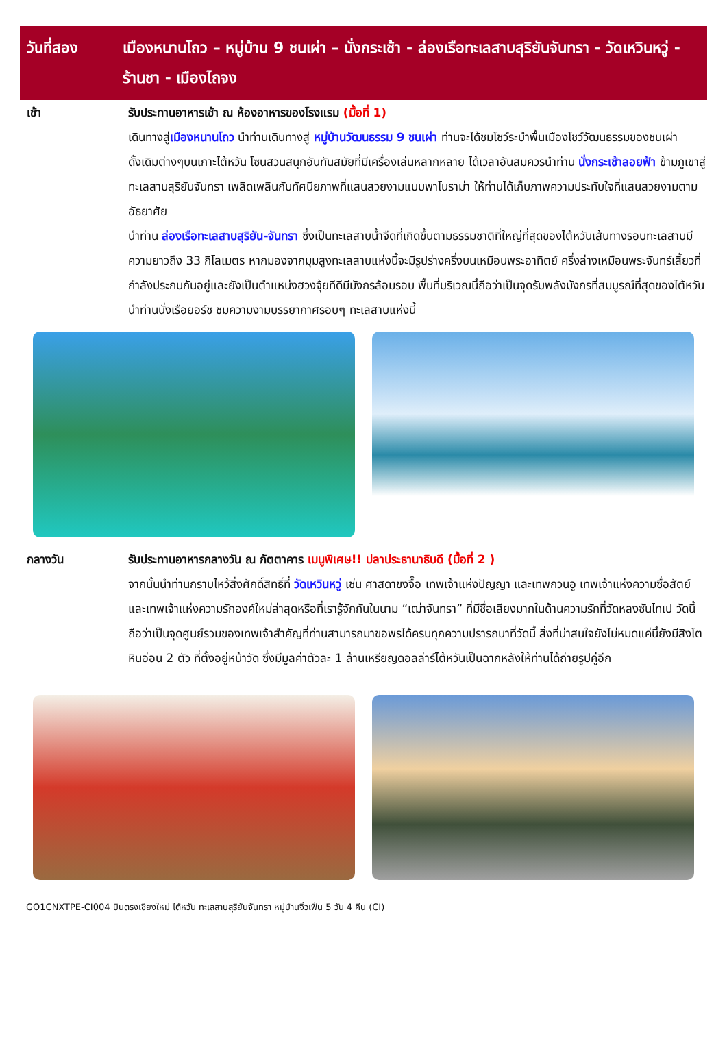วันที่สอง เมืองหนานโถว – หมู่บ้าน 9 ชนเผ่า – นั่งกระเช้า - ล่องเรือทะเลสาบสุริยันจันทรา - วัดเหวินหวู่ - ร้านชา - เมืองไถจง
เช้า รับประทานอาหารเช้า ณ ห้องอาหารของโรงแรม (มื้อที่ 1)
เดินทางสู่เมืองหนานโถว นำท่านเดินทางสู่ หมู่บ้านวัฒนธรรม 9 ชนเผ่า ท่านจะได้ชมโชว์ระบำพื้นเมืองโชว์วัฒนธรรมของชนเผ่าดั้งเดิมต่างๆบนเกาะไต้หวัน โซนสวนสนุกอันทันสมัยที่มีเครื่องเล่นหลากหลาย ได้เวลาอันสมควรนำท่าน นั่งกระเช้าลอยฟ้า ข้ามภูเขาสู่ทะเลสาบสุริยันจันทรา เพลิดเพลินกับทัศนียภาพที่แสนสวยงามแบบพาโนราม่า ให้ท่านได้เก็บภาพความประทับใจที่แสนสวยงามตามอัธยาศัย
นำท่าน ล่องเรือทะเลสาบสุริยัน-จันทรา ซึ่งเป็นทะเลสาบน้ำจืดที่เกิดขึ้นตามธรรมชาติที่ใหญ่ที่สุดของไต้หวันเส้นทางรอบทะเลสาบมีความยาวถึง 33 กิโลเมตร หากมองจากมุมสูงทะเลสาบแห่งนี้จะมีรูปร่างครึ่งบนเหมือนพระอาทิตย์ ครึ่งล่างเหมือนพระจันทร์เสี้ยวที่กำลังประกบกันอยู่และยังเป็นตำแหน่งฮวงจุ้ยทีดีมีมังกรล้อมรอบ พื้นที่บริเวณนี้ถือว่าเป็นจุดรับพลังมังกรที่สมบูรณ์ที่สุดของไต้หวัน นำท่านนั่งเรือยอร์ช ชมความงามบรรยากาศรอบๆ ทะเลสาบแห่งนี้
กลางวัน รับประทานอาหารกลางวัน ณ ภัตตาคาร เมนูพิเศษ!! ปลาประธานาธิบดี (มื้อที่ 2 )
จากนั้นนำท่านกราบไหว้สิ่งศักดิ์สิทธิ์ที่ วัดเหวินหวู่ เช่น ศาสดาขงจื๊อ เทพเจ้าแห่งปัญญา และเทพกวนอู เทพเจ้าแห่งความซื่อสัตย์ และเทพเจ้าแห่งความรักองค์ใหม่ล่าสุดหรือที่เรารู้จักกันในนาม “เฒ่าจันทรา” ที่มีชื่อเสียงมากในด้านความรักที่วัดหลงซันไทเป วัดนี้ถือว่าเป็นจุดศูนย์รวมของเทพเจ้าสำคัญที่ท่านสามารถมาขอพรได้ครบทุกความปรารถนาที่วัดนี้ สิ่งที่น่าสนใจยังไม่หมดแค่นี้ยังมีสิงโตหินอ่อน 2 ตัว ที่ตั้งอยู่หน้าวัด ซึ่งมีมูลค่าตัวละ 1 ล้านเหรียญดอลล่าร์ไต้หวันเป็นฉากหลังให้ท่านได้ถ่ายรูปคู่อีก
GO1CNXTPE-CI004 บินตรงเชียงใหม่ ไต้หวัน ทะเลสาบสุริยันจันทรา หมู่บ้านจิ่วเฟิ่น 5 วัน 4 คืน (CI)